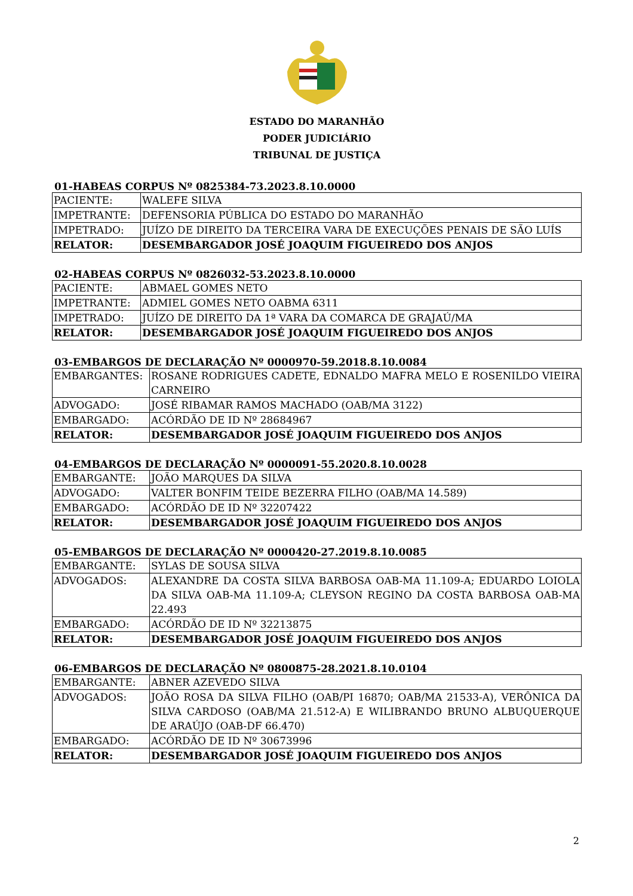ESTADO DO MARANHÃO
PODER JUDICIÁRIO
TRIBUNAL DE JUSTIÇA
01-HABEAS CORPUS Nº 0825384-73.2023.8.10.0000
| PACIENTE: | WALEFE SILVA |
| IMPETRANTE: | DEFENSORIA PÚBLICA DO ESTADO DO MARANHÃO |
| IMPETRADO: | JUÍZO DE DIREITO DA TERCEIRA VARA DE EXECUÇÕES PENAIS DE SÃO LUÍS |
| RELATOR: | DESEMBARGADOR JOSÉ JOAQUIM FIGUEIREDO DOS ANJOS |
02-HABEAS CORPUS Nº 0826032-53.2023.8.10.0000
| PACIENTE: | ABMAEL GOMES NETO |
| IMPETRANTE: | ADMIEL GOMES NETO OABMA 6311 |
| IMPETRADO: | JUÍZO DE DIREITO DA 1ª VARA DA COMARCA DE GRAJAÚ/MA |
| RELATOR: | DESEMBARGADOR JOSÉ JOAQUIM FIGUEIREDO DOS ANJOS |
03-EMBARGOS DE DECLARAÇÃO Nº 0000970-59.2018.8.10.0084
| EMBARGANTES: | ROSANE RODRIGUES CADETE, EDNALDO MAFRA MELO E ROSENILDO VIEIRA CARNEIRO |
| ADVOGADO: | JOSÉ RIBAMAR RAMOS MACHADO (OAB/MA 3122) |
| EMBARGADO: | ACÓRDÃO DE ID Nº 28684967 |
| RELATOR: | DESEMBARGADOR JOSÉ JOAQUIM FIGUEIREDO DOS ANJOS |
04-EMBARGOS DE DECLARAÇÃO Nº 0000091-55.2020.8.10.0028
| EMBARGANTE: | JOÃO MARQUES DA SILVA |
| ADVOGADO: | VALTER BONFIM TEIDE BEZERRA FILHO (OAB/MA 14.589) |
| EMBARGADO: | ACÓRDÃO DE ID Nº 32207422 |
| RELATOR: | DESEMBARGADOR JOSÉ JOAQUIM FIGUEIREDO DOS ANJOS |
05-EMBARGOS DE DECLARAÇÃO Nº 0000420-27.2019.8.10.0085
| EMBARGANTE: | SYLAS DE SOUSA SILVA |
| ADVOGADOS: | ALEXANDRE DA COSTA SILVA BARBOSA OAB-MA 11.109-A; EDUARDO LOIOLA DA SILVA OAB-MA 11.109-A; CLEYSON REGINO DA COSTA BARBOSA OAB-MA 22.493 |
| EMBARGADO: | ACÓRDÃO DE ID Nº 32213875 |
| RELATOR: | DESEMBARGADOR JOSÉ JOAQUIM FIGUEIREDO DOS ANJOS |
06-EMBARGOS DE DECLARAÇÃO Nº 0800875-28.2021.8.10.0104
| EMBARGANTE: | ABNER AZEVEDO SILVA |
| ADVOGADOS: | JOÃO ROSA DA SILVA FILHO (OAB/PI 16870; OAB/MA 21533-A), VERÔNICA DA SILVA CARDOSO (OAB/MA 21.512-A) E WILIBRANDO BRUNO ALBUQUERQUE DE ARAÚJO (OAB-DF 66.470) |
| EMBARGADO: | ACÓRDÃO DE ID Nº 30673996 |
| RELATOR: | DESEMBARGADOR JOSÉ JOAQUIM FIGUEIREDO DOS ANJOS |
2